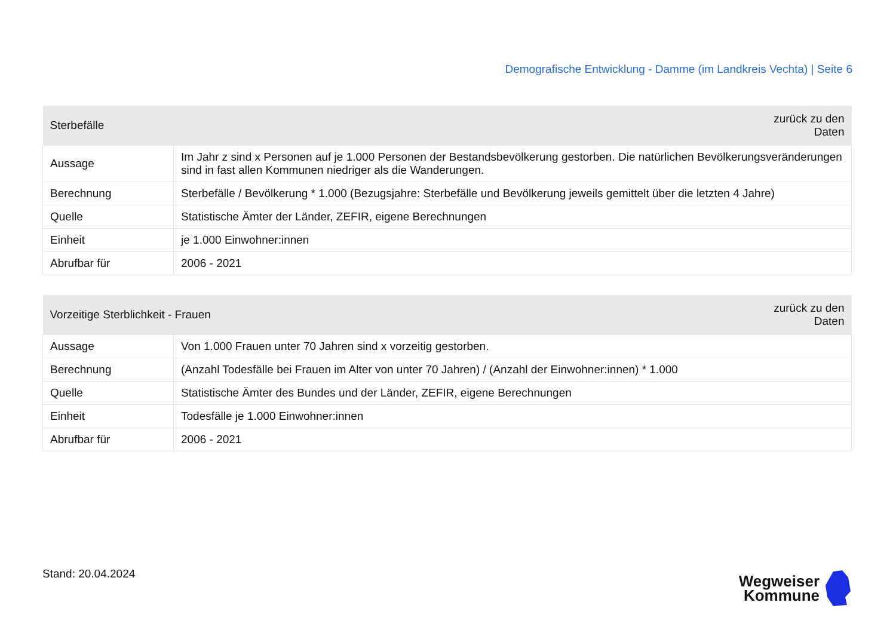Demografische Entwicklung - Damme (im Landkreis Vechta) | Seite 6
| Sterbefälle | | zurück zu den Daten |
| --- | --- | --- |
| Aussage | Im Jahr z sind x Personen auf je 1.000 Personen der Bestandsbevölkerung gestorben. Die natürlichen Bevölkerungsveränderungen sind in fast allen Kommunen niedriger als die Wanderungen. | |
| Berechnung | Sterbefälle / Bevölkerung * 1.000 (Bezugsjahre: Sterbefälle und Bevölkerung jeweils gemittelt über die letzten 4 Jahre) | |
| Quelle | Statistische Ämter der Länder, ZEFIR, eigene Berechnungen | |
| Einheit | je 1.000 Einwohner:innen | |
| Abrufbar für | 2006 - 2021 | |
| Vorzeitige Sterblichkeit - Frauen | | zurück zu den Daten |
| --- | --- | --- |
| Aussage | Von 1.000 Frauen unter 70 Jahren sind x vorzeitig gestorben. | |
| Berechnung | (Anzahl Todesfälle bei Frauen im Alter von unter 70 Jahren) / (Anzahl der Einwohner:innen) * 1.000 | |
| Quelle | Statistische Ämter des Bundes und der Länder, ZEFIR, eigene Berechnungen | |
| Einheit | Todesfälle je 1.000 Einwohner:innen | |
| Abrufbar für | 2006 - 2021 | |
Stand: 20.04.2024
Wegweiser
Kommune